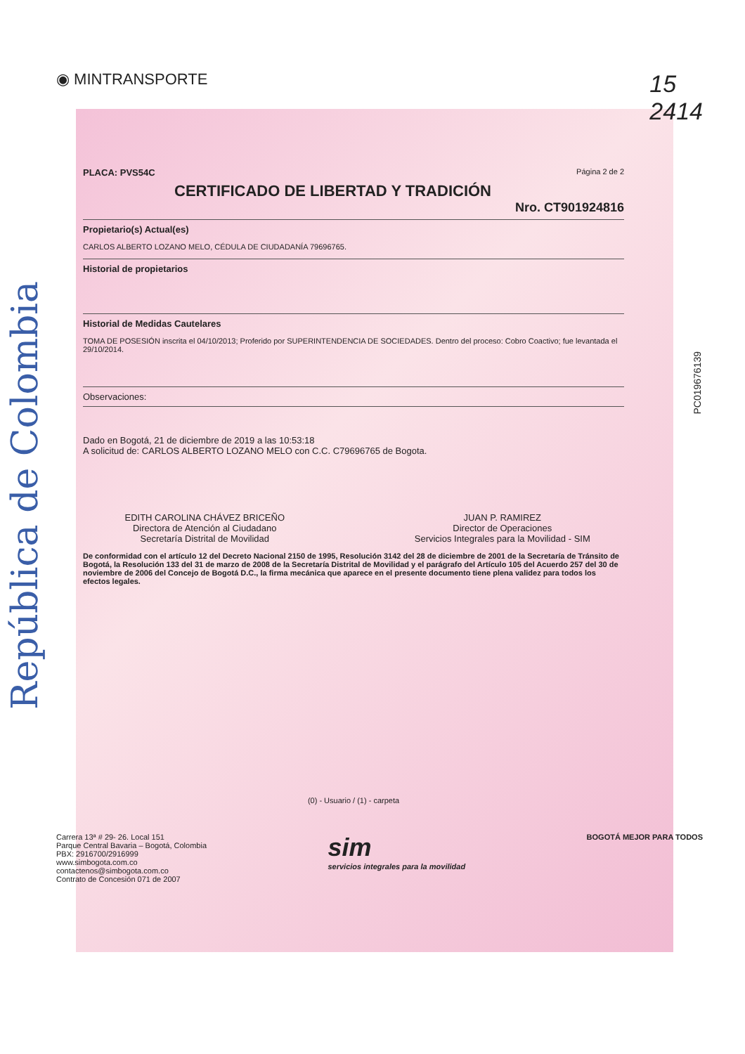República de Colombia
◉ MINTRANSPORTE
15
2414
PLACA: PVS54C Página 2 de 2
CERTIFICADO DE LIBERTAD Y TRADICIÓN
Nro. CT901924816
Propietario(s) Actual(es)
CARLOS ALBERTO LOZANO MELO, CÉDULA DE CIUDADANÍA 79696765.
Historial de propietarios
Historial de Medidas Cautelares
TOMA DE POSESIÓN inscrita el 04/10/2013; Proferido por SUPERINTENDENCIA DE SOCIEDADES. Dentro del proceso: Cobro Coactivo; fue levantada el 29/10/2014.
Observaciones:
Dado en Bogotá, 21 de diciembre de 2019 a las 10:53:18
A solicitud de: CARLOS ALBERTO LOZANO MELO con C.C. C79696765 de Bogota.
EDITH CAROLINA CHÁVEZ BRICEÑO
Directora de Atención al Ciudadano
Secretaría Distrital de Movilidad
JUAN P. RAMIREZ
Director de Operaciones
Servicios Integrales para la Movilidad - SIM
De conformidad con el artículo 12 del Decreto Nacional 2150 de 1995, Resolución 3142 del 28 de diciembre de 2001 de la Secretaría de Tránsito de Bogotá, la Resolución 133 del 31 de marzo de 2008 de la Secretaría Distrital de Movilidad y el parágrafo del Artículo 105 del Acuerdo 257 del 30 de noviembre de 2006 del Concejo de Bogotá D.C., la firma mecánica que aparece en el presente documento tiene plena validez para todos los efectos legales.
(0) - Usuario / (1) - carpeta
Carrera 13ª # 29- 26. Local 151
Parque Central Bavaria – Bogotá, Colombia
PBX: 2916700/2916999
www.simbogota.com.co
contactenos@simbogota.com.co
Contrato de Concesión 071 de 2007
sim
servicios integrales para la movilidad
BOGOTÁ MEJOR PARA TODOS
PC019676139